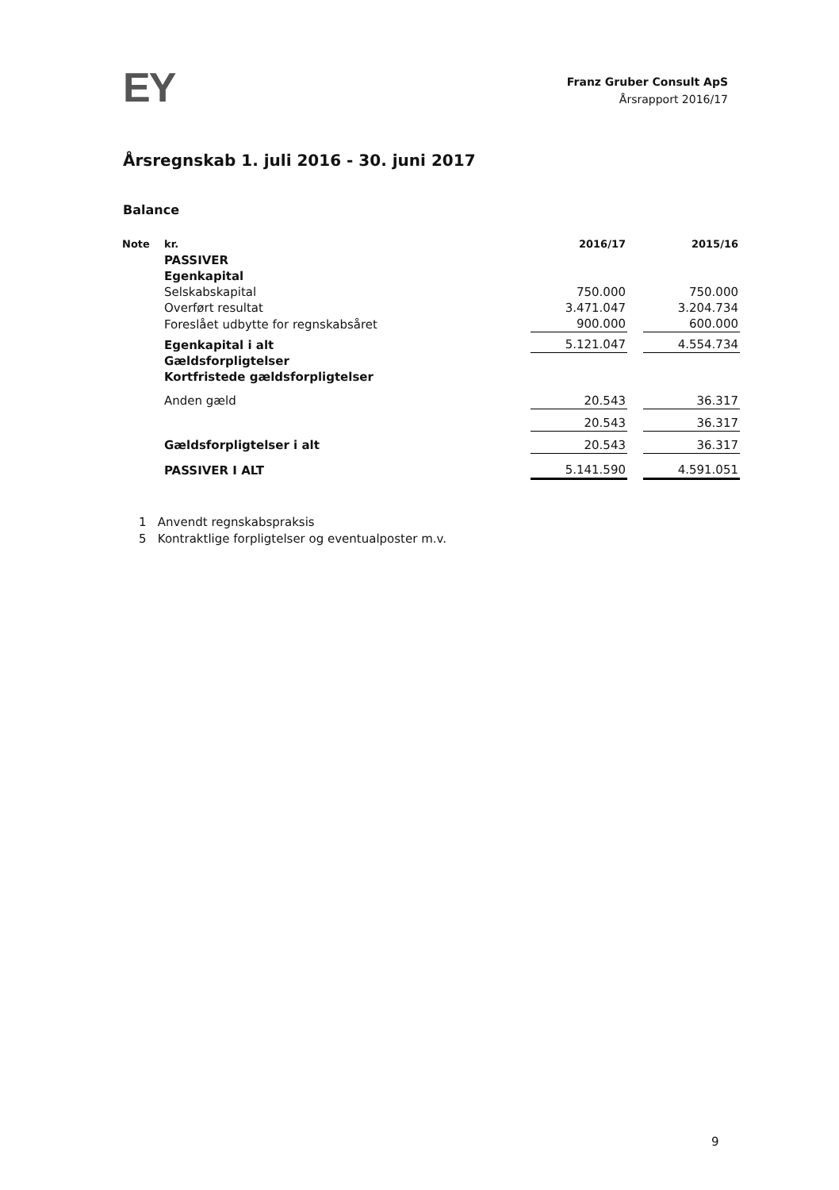EY
Franz Gruber Consult ApS
Årsrapport 2016/17
Årsregnskab 1. juli 2016 - 30. juni 2017
Balance
| Note | kr. | 2016/17 | | 2015/16 |
| | PASSIVER | | | |
| | Egenkapital | | | |
| | Selskabskapital | 750.000 | | 750.000 |
| | Overført resultat | 3.471.047 | | 3.204.734 |
| | Foreslået udbytte for regnskabsåret | 900.000 | | 600.000 |
| | Egenkapital i alt | 5.121.047 | | 4.554.734 |
| | Gældsforpligtelser | | | |
| | Kortfristede gældsforpligtelser | | | |
| | Anden gæld | 20.543 | | 36.317 |
| | | 20.543 | | 36.317 |
| | Gældsforpligtelser i alt | 20.543 | | 36.317 |
| | PASSIVER I ALT | 5.141.590 | | 4.591.051 |
1 Anvendt regnskabspraksis
5 Kontraktlige forpligtelser og eventualposter m.v.
9